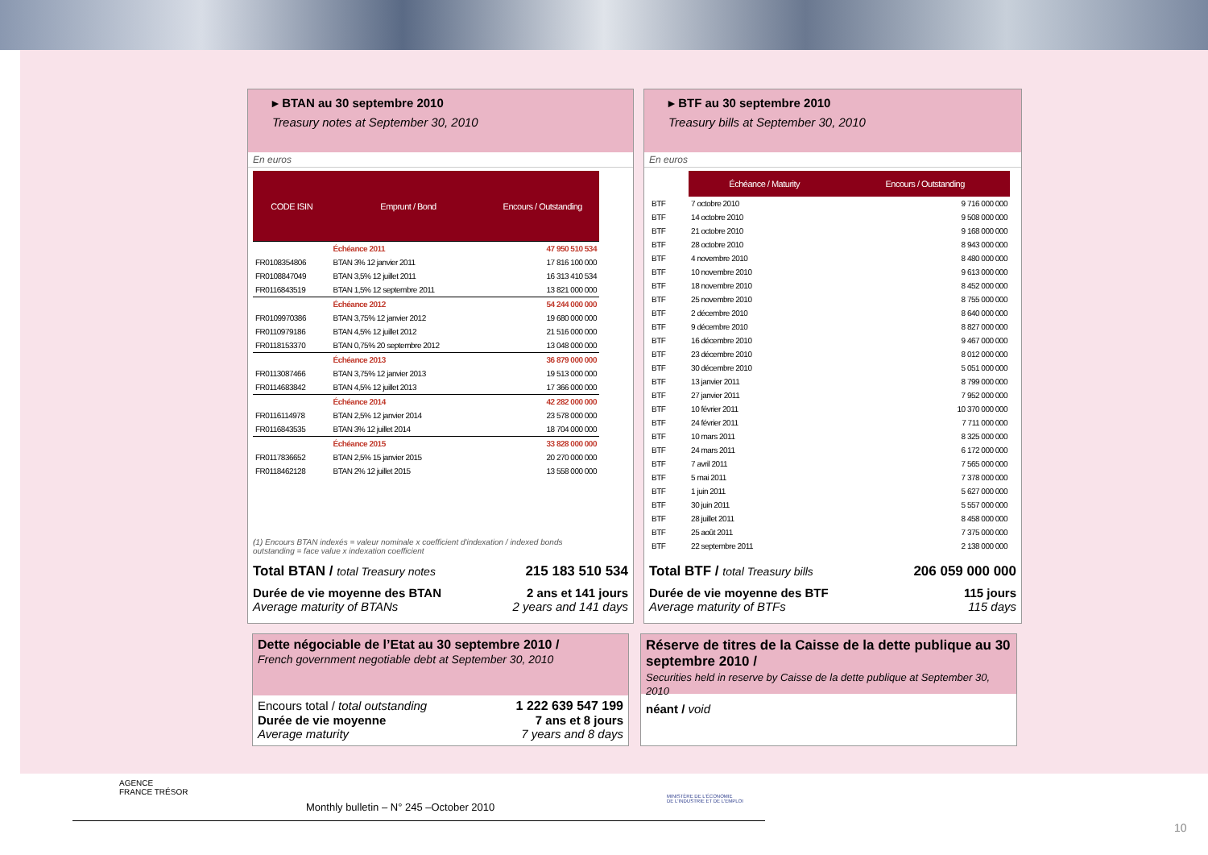▸ BTAN au 30 septembre 2010
Treasury notes at September 30, 2010
En euros
| CODE ISIN | Emprunt / Bond | Encours / Outstanding |
| --- | --- | --- |
| | Échéance 2011 | 47 950 510 534 |
| FR0108354806 | BTAN 3% 12 janvier 2011 | 17 816 100 000 |
| FR0108847049 | BTAN 3,5% 12 juillet 2011 | 16 313 410 534 |
| FR0116843519 | BTAN 1,5% 12 septembre 2011 | 13 821 000 000 |
| | Échéance 2012 | 54 244 000 000 |
| FR0109970386 | BTAN 3,75% 12 janvier 2012 | 19 680 000 000 |
| FR0110979186 | BTAN 4,5% 12 juillet 2012 | 21 516 000 000 |
| FR0118153370 | BTAN 0,75% 20 septembre 2012 | 13 048 000 000 |
| | Échéance 2013 | 36 879 000 000 |
| FR0113087466 | BTAN 3,75% 12 janvier 2013 | 19 513 000 000 |
| FR0114683842 | BTAN 4,5% 12 juillet 2013 | 17 366 000 000 |
| | Échéance 2014 | 42 282 000 000 |
| FR0116114978 | BTAN 2,5% 12 janvier 2014 | 23 578 000 000 |
| FR0116843535 | BTAN 3% 12 juillet 2014 | 18 704 000 000 |
| | Échéance 2015 | 33 828 000 000 |
| FR0117836652 | BTAN 2,5% 15 janvier 2015 | 20 270 000 000 |
| FR0118462128 | BTAN 2% 12 juillet 2015 | 13 558 000 000 |
(1) Encours BTAN indexés = valeur nominale x coefficient d'indexation / indexed bonds
outstanding = face value x indexation coefficient
Total BTAN / total Treasury notes 215 183 510 534
Durée de vie moyenne des BTAN 2 ans et 141 jours
Average maturity of BTANs 2 years and 141 days
▸ BTF au 30 septembre 2010
Treasury bills at September 30, 2010
En euros
| | Échéance / Maturity | Encours / Outstanding |
| --- | --- | --- |
| BTF | 7 octobre 2010 | 9 716 000 000 |
| BTF | 14 octobre 2010 | 9 508 000 000 |
| BTF | 21 octobre 2010 | 9 168 000 000 |
| BTF | 28 octobre 2010 | 8 943 000 000 |
| BTF | 4 novembre 2010 | 8 480 000 000 |
| BTF | 10 novembre 2010 | 9 613 000 000 |
| BTF | 18 novembre 2010 | 8 452 000 000 |
| BTF | 25 novembre 2010 | 8 755 000 000 |
| BTF | 2 décembre 2010 | 8 640 000 000 |
| BTF | 9 décembre 2010 | 8 827 000 000 |
| BTF | 16 décembre 2010 | 9 467 000 000 |
| BTF | 23 décembre 2010 | 8 012 000 000 |
| BTF | 30 décembre 2010 | 5 051 000 000 |
| BTF | 13 janvier 2011 | 8 799 000 000 |
| BTF | 27 janvier 2011 | 7 952 000 000 |
| BTF | 10 février 2011 | 10 370 000 000 |
| BTF | 24 février 2011 | 7 711 000 000 |
| BTF | 10 mars 2011 | 8 325 000 000 |
| BTF | 24 mars 2011 | 6 172 000 000 |
| BTF | 7 avril 2011 | 7 565 000 000 |
| BTF | 5 mai 2011 | 7 378 000 000 |
| BTF | 1 juin 2011 | 5 627 000 000 |
| BTF | 30 juin 2011 | 5 557 000 000 |
| BTF | 28 juillet 2011 | 8 458 000 000 |
| BTF | 25 août 2011 | 7 375 000 000 |
| BTF | 22 septembre 2011 | 2 138 000 000 |
Total BTF / total Treasury bills 206 059 000 000
Durée de vie moyenne des BTF 115 jours
Average maturity of BTFs 115 days
Dette négociable de l’Etat au 30 septembre 2010 /
French government negotiable debt at September 30, 2010
Encours total / total outstanding 1 222 639 547 199
Durée de vie moyenne 7 ans et 8 jours
Average maturity 7 years and 8 days
Réserve de titres de la Caisse de la dette publique au 30 septembre 2010 /
Securities held in reserve by Caisse de la dette publique at September 30, 2010
néant / void
AGENCE
FRANCE TRÉSOR
Monthly bulletin – N° 245 –October 2010
MINISTÈRE DE L'ÉCONOMIE
DE L'INDUSTRIE ET DE L'EMPLOI
10